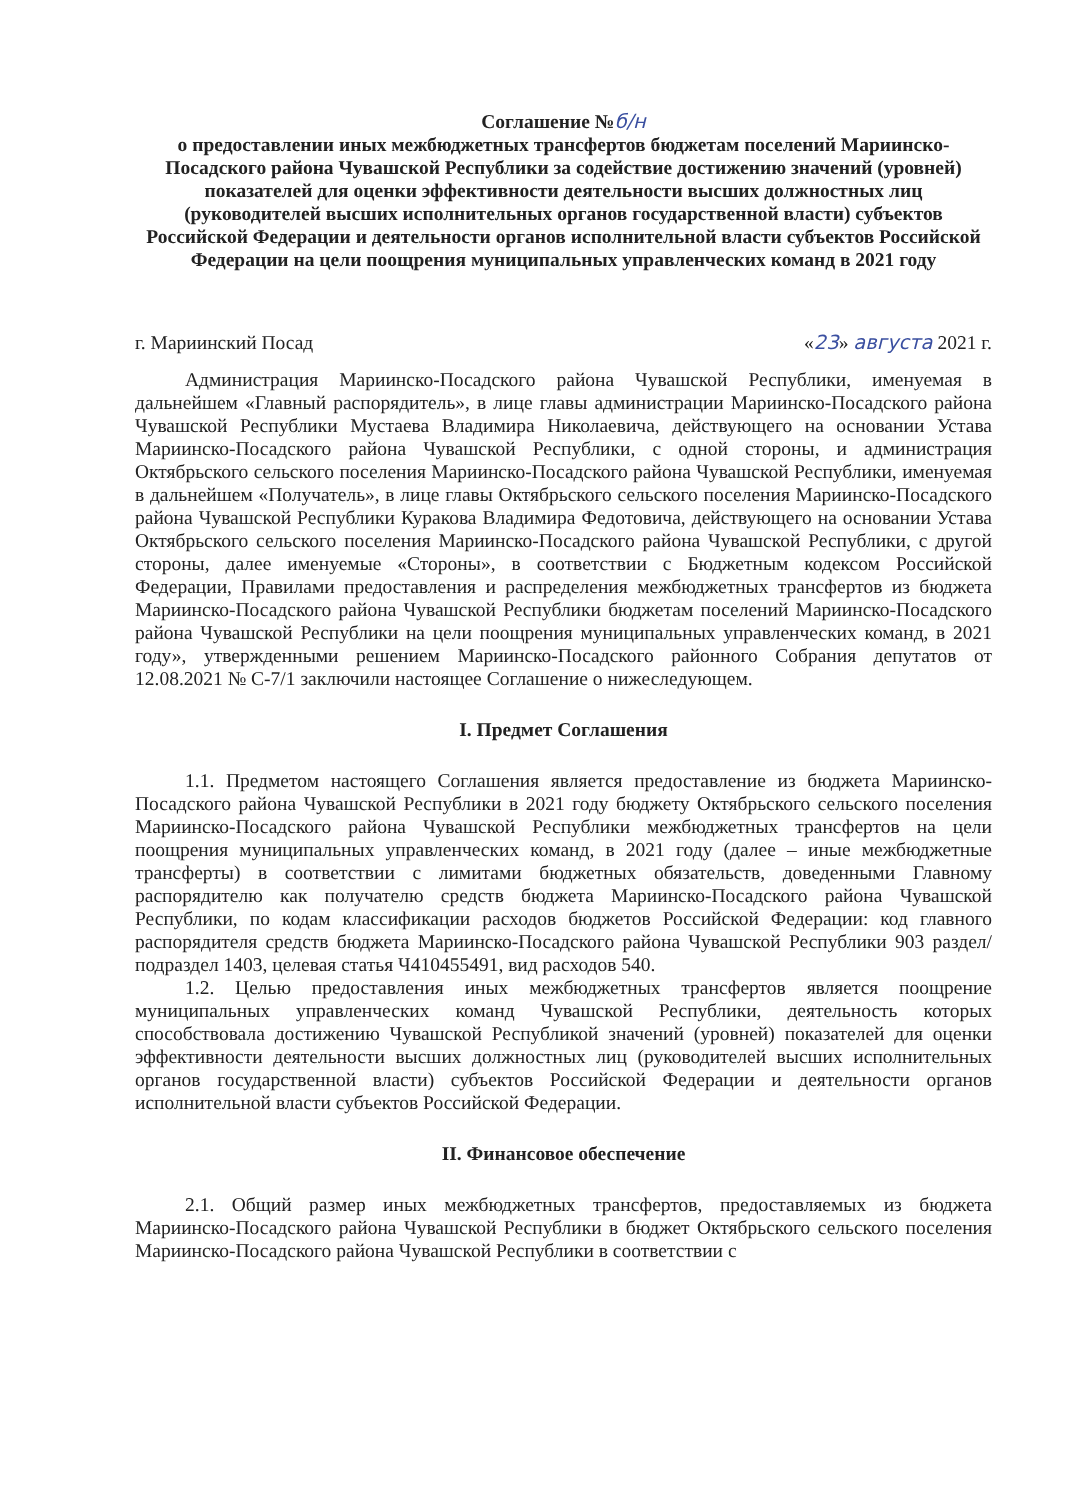Соглашение №б/н
о предоставлении иных межбюджетных трансфертов бюджетам поселений Мариинско-Посадского района Чувашской Республики за содействие достижению значений (уровней) показателей для оценки эффективности деятельности высших должностных лиц (руководителей высших исполнительных органов государственной власти) субъектов Российской Федерации и деятельности органов исполнительной власти субъектов Российской Федерации на цели поощрения муниципальных управленческих команд в 2021 году
г. Мариинский Посад «23» августа 2021 г.
Администрация Мариинско-Посадского района Чувашской Республики, именуемая в дальнейшем «Главный распорядитель», в лице главы администрации Мариинско-Посадского района Чувашской Республики Мустаева Владимира Николаевича, действующего на основании Устава Мариинско-Посадского района Чувашской Республики, с одной стороны, и администрация Октябрьского сельского поселения Мариинско-Посадского района Чувашской Республики, именуемая в дальнейшем «Получатель», в лице главы Октябрьского сельского поселения Мариинско-Посадского района Чувашской Республики Куракова Владимира Федотовича, действующего на основании Устава Октябрьского сельского поселения Мариинско-Посадского района Чувашской Республики, с другой стороны, далее именуемые «Стороны», в соответствии с Бюджетным кодексом Российской Федерации, Правилами предоставления и распределения межбюджетных трансфертов из бюджета Мариинско-Посадского района Чувашской Республики бюджетам поселений Мариинско-Посадского района Чувашской Республики на цели поощрения муниципальных управленческих команд, в 2021 году», утвержденными решением Мариинско-Посадского районного Собрания депутатов от 12.08.2021 № С-7/1 заключили настоящее Соглашение о нижеследующем.
I. Предмет Соглашения
1.1. Предметом настоящего Соглашения является предоставление из бюджета Мариинско-Посадского района Чувашской Республики в 2021 году бюджету Октябрьского сельского поселения Мариинско-Посадского района Чувашской Республики межбюджетных трансфертов на цели поощрения муниципальных управленческих команд, в 2021 году (далее – иные межбюджетные трансферты) в соответствии с лимитами бюджетных обязательств, доведенными Главному распорядителю как получателю средств бюджета Мариинско-Посадского района Чувашской Республики, по кодам классификации расходов бюджетов Российской Федерации: код главного распорядителя средств бюджета Мариинско-Посадского района Чувашской Республики 903 раздел/подраздел 1403, целевая статья Ч410455491, вид расходов 540.
1.2. Целью предоставления иных межбюджетных трансфертов является поощрение муниципальных управленческих команд Чувашской Республики, деятельность которых способствовала достижению Чувашской Республикой значений (уровней) показателей для оценки эффективности деятельности высших должностных лиц (руководителей высших исполнительных органов государственной власти) субъектов Российской Федерации и деятельности органов исполнительной власти субъектов Российской Федерации.
II. Финансовое обеспечение
2.1. Общий размер иных межбюджетных трансфертов, предоставляемых из бюджета Мариинско-Посадского района Чувашской Республики в бюджет Октябрьского сельского поселения Мариинско-Посадского района Чувашской Республики в соответствии с